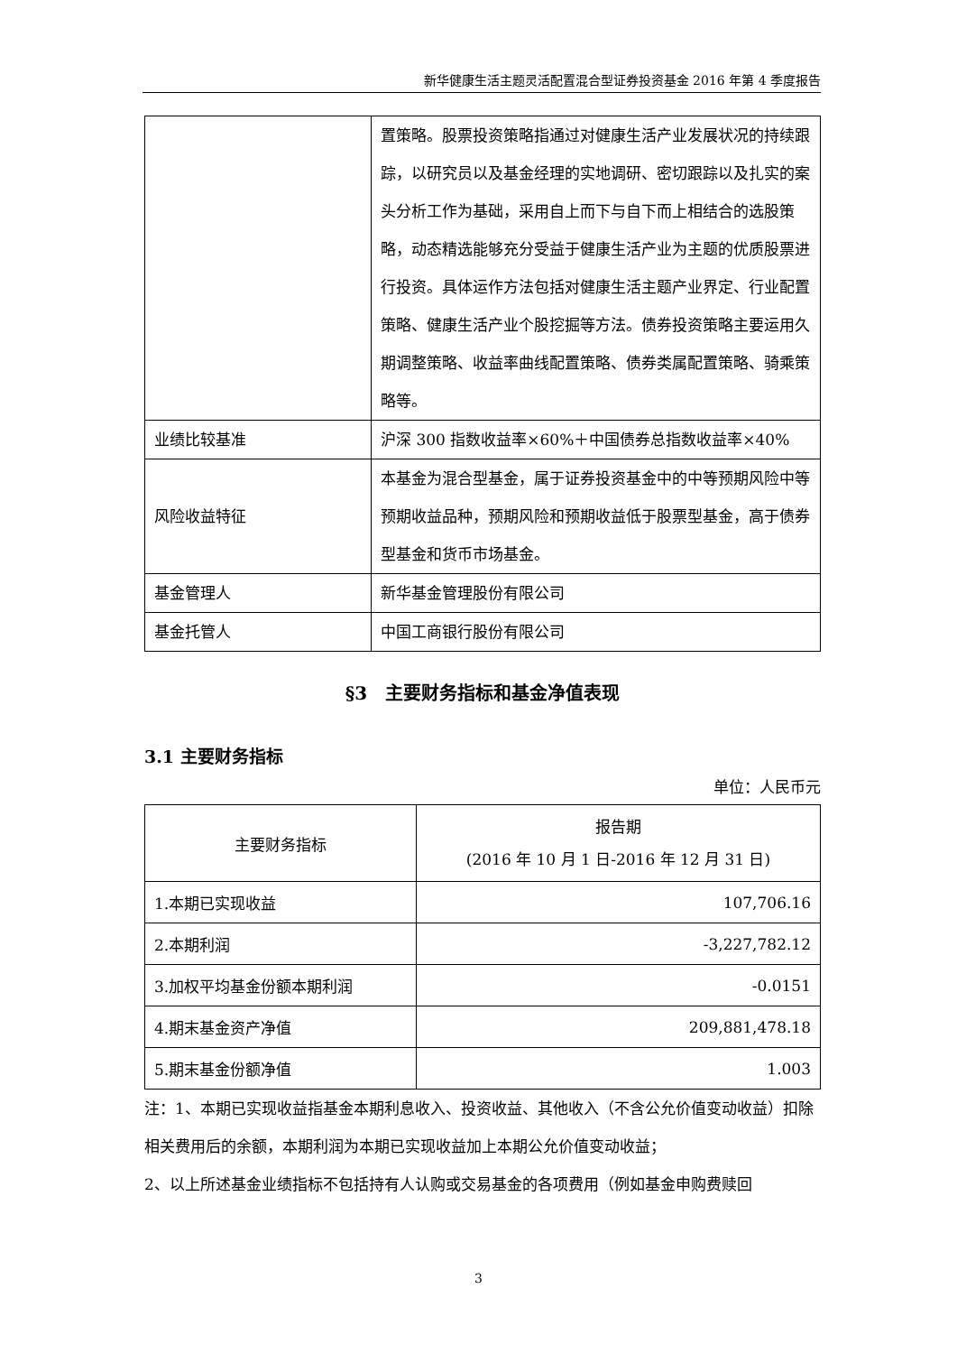新华健康生活主题灵活配置混合型证券投资基金 2016 年第 4 季度报告
| | 置策略。股票投资策略指通过对健康生活产业发展状况的持续跟踪，以研究员以及基金经理的实地调研、密切跟踪以及扎实的案头分析工作为基础，采用自上而下与自下而上相结合的选股策略，动态精选能够充分受益于健康生活产业为主题的优质股票进行投资。具体运作方法包括对健康生活主题产业界定、行业配置策略、健康生活产业个股挖掘等方法。债券投资策略主要运用久期调整策略、收益率曲线配置策略、债券类属配置策略、骑乘策略等。 |
| 业绩比较基准 | 沪深 300 指数收益率×60%＋中国债券总指数收益率×40% |
| 风险收益特征 | 本基金为混合型基金，属于证券投资基金中的中等预期风险中等预期收益品种，预期风险和预期收益低于股票型基金，高于债券型基金和货币市场基金。 |
| 基金管理人 | 新华基金管理股份有限公司 |
| 基金托管人 | 中国工商银行股份有限公司 |
§3　主要财务指标和基金净值表现
3.1 主要财务指标
单位：人民币元
| 主要财务指标 | 报告期 (2016 年 10 月 1 日-2016 年 12 月 31 日) |
| --- | --- |
| 1.本期已实现收益 | 107,706.16 |
| 2.本期利润 | -3,227,782.12 |
| 3.加权平均基金份额本期利润 | -0.0151 |
| 4.期末基金资产净值 | 209,881,478.18 |
| 5.期末基金份额净值 | 1.003 |
注：1、本期已实现收益指基金本期利息收入、投资收益、其他收入（不含公允价值变动收益）扣除相关费用后的余额，本期利润为本期已实现收益加上本期公允价值变动收益；
2、以上所述基金业绩指标不包括持有人认购或交易基金的各项费用（例如基金申购费赎回
3